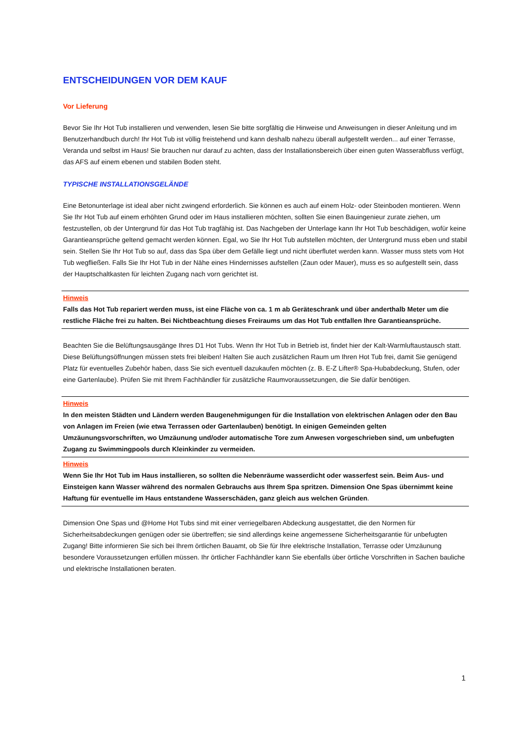ENTSCHEIDUNGEN VOR DEM KAUF
Vor Lieferung
Bevor Sie Ihr Hot Tub installieren und verwenden, lesen Sie bitte sorgfältig die Hinweise und Anweisungen in dieser Anleitung und im Benutzerhandbuch durch! Ihr Hot Tub ist völlig freistehend und kann deshalb nahezu überall aufgestellt werden... auf einer Terrasse, Veranda und selbst im Haus! Sie brauchen nur darauf zu achten, dass der Installationsbereich über einen guten Wasserabfluss verfügt, das AFS auf einem ebenen und stabilen Boden steht.
TYPISCHE INSTALLATIONSGELÄNDE
Eine Betonunterlage ist ideal aber nicht zwingend erforderlich. Sie können es auch auf einem Holz- oder Steinboden montieren. Wenn Sie Ihr Hot Tub auf einem erhöhten Grund oder im Haus installieren möchten, sollten Sie einen Bauingenieur zurate ziehen, um festzustellen, ob der Untergrund für das Hot Tub tragfähig ist. Das Nachgeben der Unterlage kann Ihr Hot Tub beschädigen, wofür keine Garantieansprüche geltend gemacht werden können. Egal, wo Sie Ihr Hot Tub aufstellen möchten, der Untergrund muss eben und stabil sein. Stellen Sie Ihr Hot Tub so auf, dass das Spa über dem Gefälle liegt und nicht überflutet werden kann. Wasser muss stets vom Hot Tub wegfließen. Falls Sie Ihr Hot Tub in der Nähe eines Hindernisses aufstellen (Zaun oder Mauer), muss es so aufgestellt sein, dass der Hauptschaltkasten für leichten Zugang nach vorn gerichtet ist.
Hinweis
Falls das Hot Tub repariert werden muss, ist eine Fläche von ca. 1 m ab Geräteschrank und über anderthalb Meter um die restliche Fläche frei zu halten. Bei Nichtbeachtung dieses Freiraums um das Hot Tub entfallen Ihre Garantieansprüche.
Beachten Sie die Belüftungsausgänge Ihres D1 Hot Tubs. Wenn Ihr Hot Tub in Betrieb ist, findet hier der Kalt-Warmluftaustausch statt. Diese Belüftungsöffnungen müssen stets frei bleiben! Halten Sie auch zusätzlichen Raum um Ihren Hot Tub frei, damit Sie genügend Platz für eventuelles Zubehör haben, dass Sie sich eventuell dazukaufen möchten (z. B. E-Z Lifter® Spa-Hubabdeckung, Stufen, oder eine Gartenlaube). Prüfen Sie mit Ihrem Fachhändler für zusätzliche Raumvoraussetzungen, die Sie dafür benötigen.
Hinweis
In den meisten Städten und Ländern werden Baugenehmigungen für die Installation von elektrischen Anlagen oder den Bau von Anlagen im Freien (wie etwa Terrassen oder Gartenlauben) benötigt. In einigen Gemeinden gelten Umzäunungsvorschriften, wo Umzäunung und/oder automatische Tore zum Anwesen vorgeschrieben sind, um unbefugten Zugang zu Swimmingpools durch Kleinkinder zu vermeiden.
Hinweis
Wenn Sie Ihr Hot Tub im Haus installieren, so sollten die Nebenräume wasserdicht oder wasserfest sein. Beim Aus- und Einsteigen kann Wasser während des normalen Gebrauchs aus Ihrem Spa spritzen. Dimension One Spas übernimmt keine Haftung für eventuelle im Haus entstandene Wasserschäden, ganz gleich aus welchen Gründen.
Dimension One Spas und @Home Hot Tubs sind mit einer verriegelbaren Abdeckung ausgestattet, die den Normen für Sicherheitsabdeckungen genügen oder sie übertreffen; sie sind allerdings keine angemessene Sicherheitsgarantie für unbefugten Zugang! Bitte informieren Sie sich bei Ihrem örtlichen Bauamt, ob Sie für Ihre elektrische Installation, Terrasse oder Umzäunung besondere Voraussetzungen erfüllen müssen. Ihr örtlicher Fachhändler kann Sie ebenfalls über örtliche Vorschriften in Sachen bauliche und elektrische Installationen beraten.
1